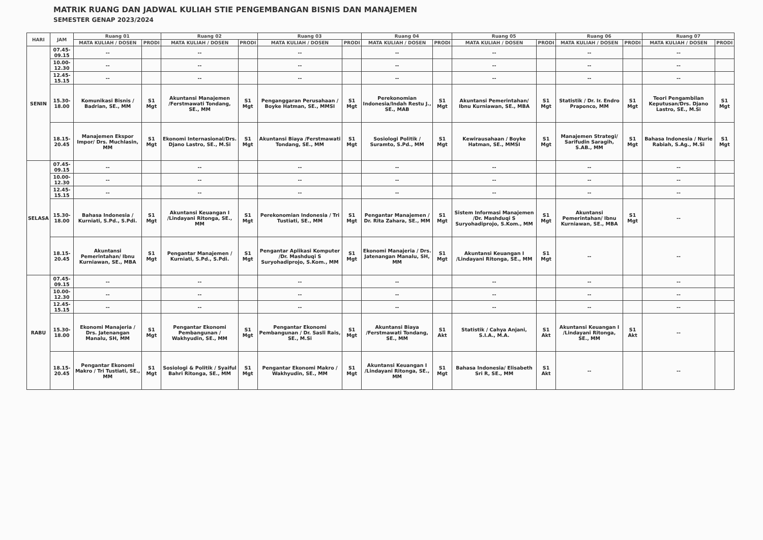MATRIK RUANG DAN JADWAL KULIAH STIE PENGEMBANGAN BISNIS DAN MANAJEMEN
SEMESTER GENAP 2023/2024
| HARI | JAM | Ruang 01 | | Ruang 02 | | Ruang 03 | | Ruang 04 | | Ruang 05 | | Ruang 06 | | Ruang 07 | |
| --- | --- | --- | --- | --- | --- | --- | --- | --- | --- | --- | --- | --- | --- | --- | --- |
| | | MATA KULIAH / DOSEN | PRODI | MATA KULIAH / DOSEN | PRODI | MATA KULIAH / DOSEN | PRODI | MATA KULIAH / DOSEN | PRODI | MATA KULIAH / DOSEN | PRODI | MATA KULIAH / DOSEN | PRODI | MATA KULIAH / DOSEN | PRODI |
| SENIN | 07.45-09.15 | -- | | -- | | -- | | -- | | -- | | -- | | -- | |
| | 10.00-12.30 | -- | | -- | | -- | | -- | | -- | | -- | | -- | |
| | 12.45-15.15 | -- | | -- | | -- | | -- | | -- | | -- | | -- | |
| | 15.30-18.00 | Komunikasi Bisnis / Badrian, SE., MM | S1 Mgt | Akuntansi Manajemen /Ferstmawati Tondang, SE., MM | S1 Mgt | Penganggaran Perusahaan / Boyke Hatman, SE., MMSI | S1 Mgt | Perekonomian Indonesia/Indah Restu J., SE., MAB | S1 Mgt | Akuntansi Pemerintahan/ Ibnu Kurniawan, SE., MBA | S1 Mgt | Statistik / Dr. Ir. Endro Praponco, MM | S1 Mgt | Teori Pengambilan Keputusan/Drs. Djano Lastro, SE., M.Si | S1 Mgt |
| | 18.15-20.45 | Manajemen Ekspor Impor/ Drs. Muchlasin, MM | S1 Mgt | Ekonomi Internasional/Drs. Djano Lastro, SE., M.Si | S1 Mgt | Akuntansi Biaya /Ferstmawati Tondang, SE., MM | S1 Mgt | Sosiologi Politik / Suramto, S.Pd., MM | S1 Mgt | Kewirausahaan / Boyke Hatman, SE., MMSI | S1 Mgt | Manajemen Strategi/ Sarifudin Saragih, S.AB., MM | S1 Mgt | Bahasa Indonesia / Nurie Rabiah, S.Ag., M.Si | S1 Mgt |
| SELASA | 07.45-09.15 | -- | | -- | | -- | | -- | | -- | | -- | | -- | |
| | 10.00-12.30 | -- | | -- | | -- | | -- | | -- | | -- | | -- | |
| | 12.45-15.15 | -- | | -- | | -- | | -- | | -- | | -- | | -- | |
| | 15.30-18.00 | Bahasa Indonesia / Kurniati, S.Pd., S.Pdi. | S1 Mgt | Akuntansi Keuangan I /Lindayani Ritonga, SE., MM | S1 Mgt | Perekonomian Indonesia / Tri Tustiati, SE., MM | S1 Mgt | Pengantar Manajemen / Dr. Rita Zahara, SE., MM | S1 Mgt | Sistem Informasi Manajemen /Dr. Mashduqi S Suryohadiprojo, S.Kom., MM | S1 Mgt | Akuntansi Pemerintahan/ Ibnu Kurniawan, SE., MBA | S1 Mgt | -- | |
| | 18.15-20.45 | Akuntansi Pemerintahan/ Ibnu Kurniawan, SE., MBA | S1 Mgt | Pengantar Manajemen / Kurniati, S.Pd., S.Pdi. | S1 Mgt | Pengantar Aplikasi Komputer /Dr. Mashduqi S Suryohadiprojo, S.Kom., MM | S1 Mgt | Ekonomi Manajeria / Drs. Jatenangan Manalu, SH, MM | S1 Mgt | Akuntansi Keuangan I /Lindayani Ritonga, SE., MM | S1 Mgt | -- | | -- | |
| RABU | 07.45-09.15 | -- | | -- | | -- | | -- | | -- | | -- | | -- | |
| | 10.00-12.30 | -- | | -- | | -- | | -- | | -- | | -- | | -- | |
| | 12.45-15.15 | -- | | -- | | -- | | -- | | -- | | -- | | -- | |
| | 15.30-18.00 | Ekonomi Manajeria / Drs. Jatenangan Manalu, SH, MM | S1 Mgt | Pengantar Ekonomi Pembangunan / Wakhyudin, SE., MM | S1 Mgt | Pengantar Ekonomi Pembangunan / Dr. Sasli Rais, SE., M.Si | S1 Mgt | Akuntansi Biaya /Ferstmawati Tondang, SE., MM | S1 Akt | Statistik / Cahya Anjani, S.I.A., M.A. | S1 Akt | Akuntansi Keuangan I /Lindayani Ritonga, SE., MM | S1 Akt | -- | |
| | 18.15-20.45 | Pengantar Ekonomi Makro / Tri Tustiati, SE., MM | S1 Mgt | Sosiologi & Politik / Syaiful Bahri Ritonga, SE., MM | S1 Mgt | Pengantar Ekonomi Makro / Wakhyudin, SE., MM | S1 Mgt | Akuntansi Keuangan I /Lindayani Ritonga, SE., MM | S1 Mgt | Bahasa Indonesia/ Elisabeth Sri R, SE., MM | S1 Akt | -- | | -- | |